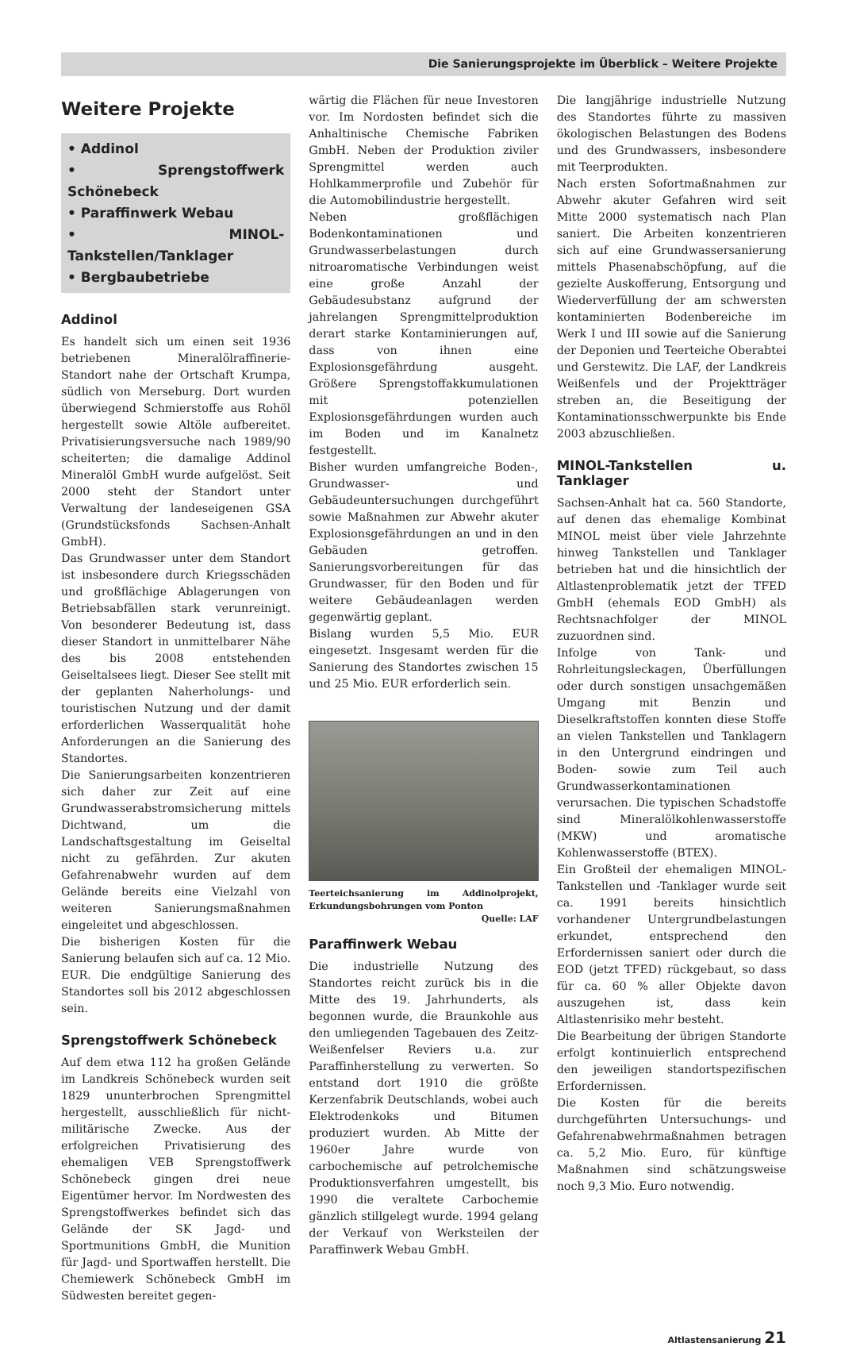Die Sanierungsprojekte im Überblick – Weitere Projekte
Weitere Projekte
• Addinol
• Sprengstoffwerk Schönebeck
• Paraffinwerk Webau
• MINOL-Tankstellen/Tanklager
• Bergbaubetriebe
Addinol
Es handelt sich um einen seit 1936 betriebenen Mineralölraffinerie-Standort nahe der Ortschaft Krumpa, südlich von Merseburg. Dort wurden überwiegend Schmierstoffe aus Rohöl hergestellt sowie Altöle aufbereitet. Privatisierungsversuche nach 1989/90 scheiterten; die damalige Addinol Mineralöl GmbH wurde aufgelöst. Seit 2000 steht der Standort unter Verwaltung der landeseigenen GSA (Grundstücksfonds Sachsen-Anhalt GmbH).
Das Grundwasser unter dem Standort ist insbesondere durch Kriegsschäden und großflächige Ablagerungen von Betriebsabfällen stark verunreinigt. Von besonderer Bedeutung ist, dass dieser Standort in unmittelbarer Nähe des bis 2008 entstehenden Geiseltalsees liegt. Dieser See stellt mit der geplanten Naherholungs- und touristischen Nutzung und der damit erforderlichen Wasserqualität hohe Anforderungen an die Sanierung des Standortes.
Die Sanierungsarbeiten konzentrieren sich daher zur Zeit auf eine Grundwasserabstromsicherung mittels Dichtwand, um die Landschaftsgestaltung im Geiseltal nicht zu gefährden. Zur akuten Gefahrenabwehr wurden auf dem Gelände bereits eine Vielzahl von weiteren Sanierungsmaßnahmen eingeleitet und abgeschlossen.
Die bisherigen Kosten für die Sanierung belaufen sich auf ca. 12 Mio. EUR. Die endgültige Sanierung des Standortes soll bis 2012 abgeschlossen sein.
Sprengstoffwerk Schönebeck
Auf dem etwa 112 ha großen Gelände im Landkreis Schönebeck wurden seit 1829 ununterbrochen Sprengmittel hergestellt, ausschließlich für nicht-militärische Zwecke. Aus der erfolgreichen Privatisierung des ehemaligen VEB Sprengstoffwerk Schönebeck gingen drei neue Eigentümer hervor. Im Nordwesten des Sprengstoffwerkes befindet sich das Gelände der SK Jagd- und Sportmunitions GmbH, die Munition für Jagd- und Sportwaffen herstellt. Die Chemiewerk Schönebeck GmbH im Südwesten bereitet gegen-
wärtig die Flächen für neue Investoren vor. Im Nordosten befindet sich die Anhaltinische Chemische Fabriken GmbH. Neben der Produktion ziviler Sprengmittel werden auch Hohlkammerprofile und Zubehör für die Automobilindustrie hergestellt.
Neben großflächigen Bodenkontaminationen und Grundwasserbelastungen durch nitroaromatische Verbindungen weist eine große Anzahl der Gebäudesubstanz aufgrund der jahrelangen Sprengmittelproduktion derart starke Kontaminierungen auf, dass von ihnen eine Explosionsgefährdung ausgeht. Größere Sprengstoffakkumulationen mit potenziellen Explosionsgefährdungen wurden auch im Boden und im Kanalnetz festgestellt.
Bisher wurden umfangreiche Boden-, Grundwasser- und Gebäudeuntersuchungen durchgeführt sowie Maßnahmen zur Abwehr akuter Explosionsgefährdungen an und in den Gebäuden getroffen. Sanierungsvorbereitungen für das Grundwasser, für den Boden und für weitere Gebäudeanlagen werden gegenwärtig geplant.
Bislang wurden 5,5 Mio. EUR eingesetzt. Insgesamt werden für die Sanierung des Standortes zwischen 15 und 25 Mio. EUR erforderlich sein.
Teerteichsanierung im Addinolprojekt, Erkundungsbohrungen vom Ponton Quelle: LAF
Paraffinwerk Webau
Die industrielle Nutzung des Standortes reicht zurück bis in die Mitte des 19. Jahrhunderts, als begonnen wurde, die Braunkohle aus den umliegenden Tagebauen des Zeitz-Weißenfelser Reviers u.a. zur Paraffinherstellung zu verwerten. So entstand dort 1910 die größte Kerzenfabrik Deutschlands, wobei auch Elektrodenkoks und Bitumen produziert wurden. Ab Mitte der 1960er Jahre wurde von carbochemische auf petrolchemische Produktionsverfahren umgestellt, bis 1990 die veraltete Carbochemie gänzlich stillgelegt wurde. 1994 gelang der Verkauf von Werksteilen der Paraffinwerk Webau GmbH.
Die langjährige industrielle Nutzung des Standortes führte zu massiven ökologischen Belastungen des Bodens und des Grundwassers, insbesondere mit Teerprodukten.
Nach ersten Sofortmaßnahmen zur Abwehr akuter Gefahren wird seit Mitte 2000 systematisch nach Plan saniert. Die Arbeiten konzentrieren sich auf eine Grundwassersanierung mittels Phasenabschöpfung, auf die gezielte Auskofferung, Entsorgung und Wiederverfüllung der am schwersten kontaminierten Bodenbereiche im Werk I und III sowie auf die Sanierung der Deponien und Teerteiche Oberabtei und Gerstewitz. Die LAF, der Landkreis Weißenfels und der Projektträger streben an, die Beseitigung der Kontaminationsschwerpunkte bis Ende 2003 abzuschließen.
MINOL-Tankstellen u. Tanklager
Sachsen-Anhalt hat ca. 560 Standorte, auf denen das ehemalige Kombinat MINOL meist über viele Jahrzehnte hinweg Tankstellen und Tanklager betrieben hat und die hinsichtlich der Altlastenproblematik jetzt der TFED GmbH (ehemals EOD GmbH) als Rechtsnachfolger der MINOL zuzuordnen sind.
Infolge von Tank- und Rohrleitungsleckagen, Überfüllungen oder durch sonstigen unsachgemäßen Umgang mit Benzin und Dieselkraftstoffen konnten diese Stoffe an vielen Tankstellen und Tanklagern in den Untergrund eindringen und Boden- sowie zum Teil auch Grundwasserkontaminationen verursachen. Die typischen Schadstoffe sind Mineralölkohlenwasserstoffe (MKW) und aromatische Kohlenwasserstoffe (BTEX).
Ein Großteil der ehemaligen MINOL-Tankstellen und -Tanklager wurde seit ca. 1991 bereits hinsichtlich vorhandener Untergrundbelastungen erkundet, entsprechend den Erfordernissen saniert oder durch die EOD (jetzt TFED) rückgebaut, so dass für ca. 60 % aller Objekte davon auszugehen ist, dass kein Altlastenrisiko mehr besteht.
Die Bearbeitung der übrigen Standorte erfolgt kontinuierlich entsprechend den jeweiligen standortspezifischen Erfordernissen.
Die Kosten für die bereits durchgeführten Untersuchungs- und Gefahrenabwehrmaßnahmen betragen ca. 5,2 Mio. Euro, für künftige Maßnahmen sind schätzungsweise noch 9,3 Mio. Euro notwendig.
Altlastensanierung 21